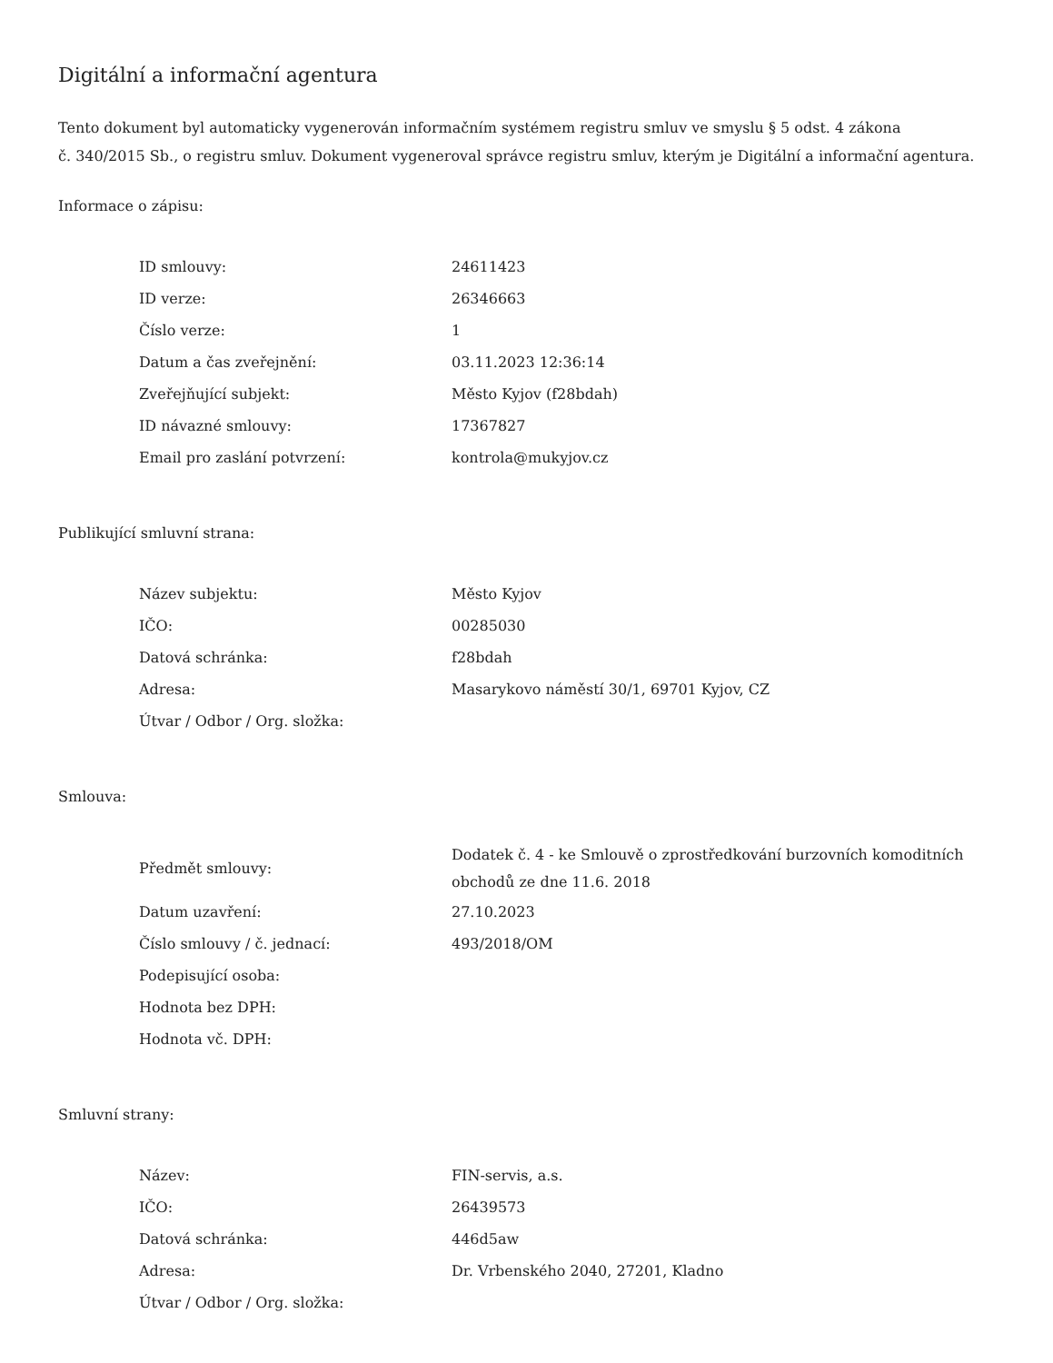Digitální a informační agentura
Tento dokument byl automaticky vygenerován informačním systémem registru smluv ve smyslu § 5 odst. 4 zákona
č. 340/2015 Sb., o registru smluv. Dokument vygeneroval správce registru smluv, kterým je Digitální a informační agentura.
Informace o zápisu:
| ID smlouvy: | 24611423 |
| ID verze: | 26346663 |
| Číslo verze: | 1 |
| Datum a čas zveřejnění: | 03.11.2023 12:36:14 |
| Zveřejňující subjekt: | Město Kyjov (f28bdah) |
| ID návazné smlouvy: | 17367827 |
| Email pro zaslání potvrzení: | kontrola@mukyjov.cz |
Publikující smluvní strana:
| Název subjektu: | Město Kyjov |
| IČO: | 00285030 |
| Datová schránka: | f28bdah |
| Adresa: | Masarykovo náměstí 30/1, 69701 Kyjov, CZ |
| Útvar / Odbor / Org. složka: | |
Smlouva:
| Předmět smlouvy: | Dodatek č. 4 - ke Smlouvě o zprostředkování burzovních komoditních obchodů ze dne 11.6. 2018 |
| Datum uzavření: | 27.10.2023 |
| Číslo smlouvy / č. jednací: | 493/2018/OM |
| Podepisující osoba: | |
| Hodnota bez DPH: | |
| Hodnota vč. DPH: | |
Smluvní strany:
| Název: | FIN-servis, a.s. |
| IČO: | 26439573 |
| Datová schránka: | 446d5aw |
| Adresa: | Dr. Vrbenského 2040, 27201, Kladno |
| Útvar / Odbor / Org. složka: | |